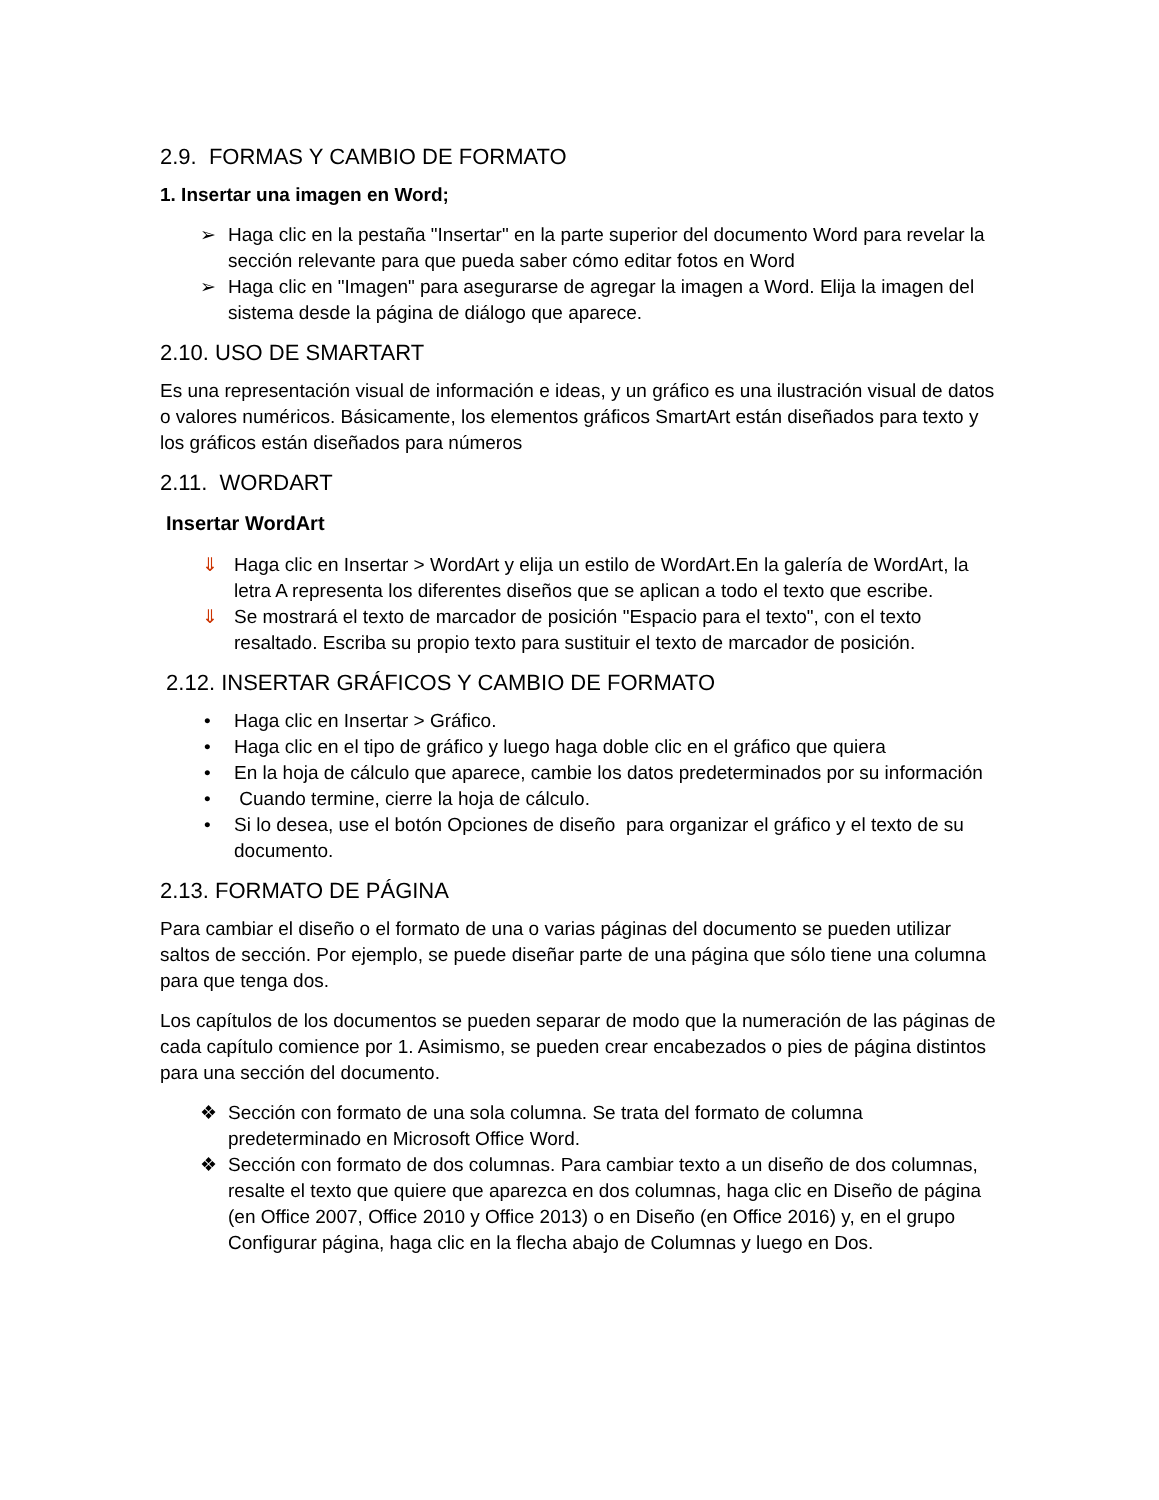2.9. FORMAS Y CAMBIO DE FORMATO
1. Insertar una imagen en Word;
➢ Haga clic en la pestaña "Insertar" en la parte superior del documento Word para revelar la sección relevante para que pueda saber cómo editar fotos en Word
➢ Haga clic en "Imagen" para asegurarse de agregar la imagen a Word. Elija la imagen del sistema desde la página de diálogo que aparece.
2.10. USO DE SMARTART
Es una representación visual de información e ideas, y un gráfico es una ilustración visual de datos o valores numéricos. Básicamente, los elementos gráficos SmartArt están diseñados para texto y los gráficos están diseñados para números
2.11. WORDART
Insertar WordArt
⇓ Haga clic en Insertar > WordArt y elija un estilo de WordArt.En la galería de WordArt, la letra A representa los diferentes diseños que se aplican a todo el texto que escribe.
⇓ Se mostrará el texto de marcador de posición "Espacio para el texto", con el texto resaltado. Escriba su propio texto para sustituir el texto de marcador de posición.
2.12. INSERTAR GRÁFICOS Y CAMBIO DE FORMATO
• Haga clic en Insertar > Gráfico.
• Haga clic en el tipo de gráfico y luego haga doble clic en el gráfico que quiera
• En la hoja de cálculo que aparece, cambie los datos predeterminados por su información
• Cuando termine, cierre la hoja de cálculo.
• Si lo desea, use el botón Opciones de diseño para organizar el gráfico y el texto de su documento.
2.13. FORMATO DE PÁGINA
Para cambiar el diseño o el formato de una o varias páginas del documento se pueden utilizar saltos de sección. Por ejemplo, se puede diseñar parte de una página que sólo tiene una columna para que tenga dos.
Los capítulos de los documentos se pueden separar de modo que la numeración de las páginas de cada capítulo comience por 1. Asimismo, se pueden crear encabezados o pies de página distintos para una sección del documento.
❖ Sección con formato de una sola columna. Se trata del formato de columna predeterminado en Microsoft Office Word.
❖ Sección con formato de dos columnas. Para cambiar texto a un diseño de dos columnas, resalte el texto que quiere que aparezca en dos columnas, haga clic en Diseño de página (en Office 2007, Office 2010 y Office 2013) o en Diseño (en Office 2016) y, en el grupo Configurar página, haga clic en la flecha abajo de Columnas y luego en Dos.